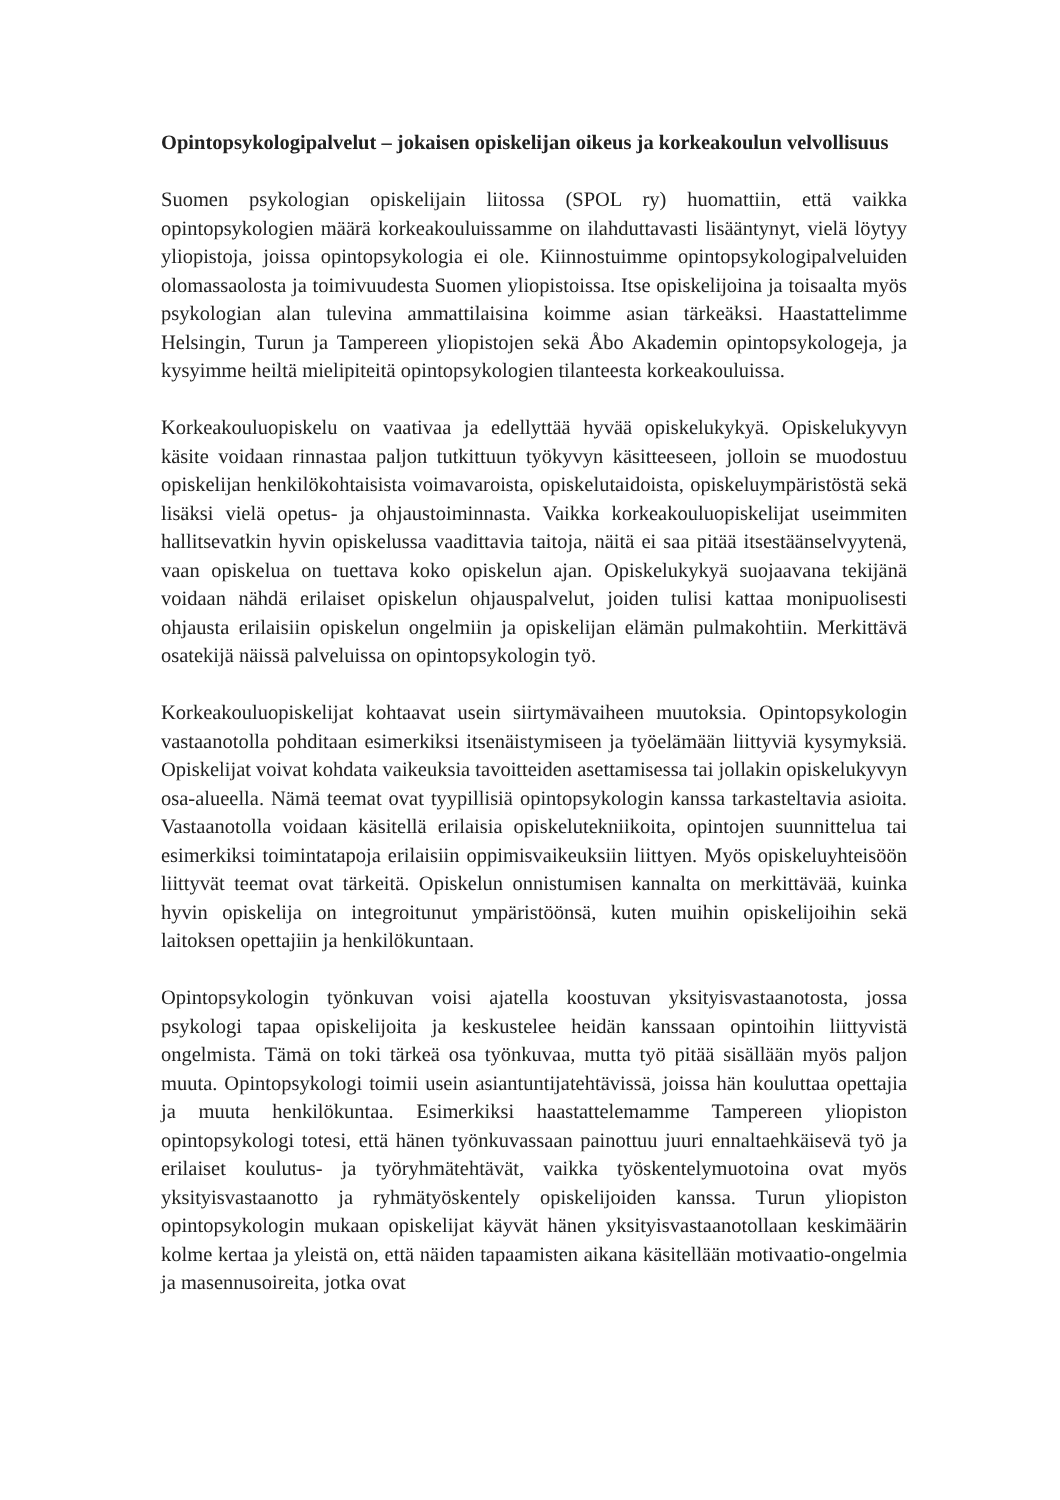Opintopsykologipalvelut – jokaisen opiskelijan oikeus ja korkeakoulun velvollisuus
Suomen psykologian opiskelijain liitossa (SPOL ry) huomattiin, että vaikka opintopsykologien määrä korkeakouluissamme on ilahduttavasti lisääntynyt, vielä löytyy yliopistoja, joissa opintopsykologia ei ole. Kiinnostuimme opintopsykologipalveluiden olomassaolosta ja toimivuudesta Suomen yliopistoissa. Itse opiskelijoina ja toisaalta myös psykologian alan tulevina ammattilaisina koimme asian tärkeäksi. Haastattelimme Helsingin, Turun ja Tampereen yliopistojen sekä Åbo Akademin opintopsykologeja, ja kysyimme heiltä mielipiteitä opintopsykologien tilanteesta korkeakouluissa.
Korkeakouluopiskelu on vaativaa ja edellyttää hyvää opiskelukykyä. Opiskelukyvyn käsite voidaan rinnastaa paljon tutkittuun työkyvyn käsitteeseen, jolloin se muodostuu opiskelijan henkilökohtaisista voimavaroista, opiskelutaidoista, opiskeluympäristöstä sekä lisäksi vielä opetus- ja ohjaustoiminnasta. Vaikka korkeakouluopiskelijat useimmiten hallitsevatkin hyvin opiskelussa vaadittavia taitoja, näitä ei saa pitää itsestäänselvyytenä, vaan opiskelua on tuettava koko opiskelun ajan. Opiskelukykyä suojaavana tekijänä voidaan nähdä erilaiset opiskelun ohjauspalvelut, joiden tulisi kattaa monipuolisesti ohjausta erilaisiin opiskelun ongelmiin ja opiskelijan elämän pulmakohtiin. Merkittävä osatekijä näissä palveluissa on opintopsykologin työ.
Korkeakouluopiskelijat kohtaavat usein siirtymävaiheen muutoksia. Opintopsykologin vastaanotolla pohditaan esimerkiksi itsenäistymiseen ja työelämään liittyviä kysymyksiä. Opiskelijat voivat kohdata vaikeuksia tavoitteiden asettamisessa tai jollakin opiskelukyvyn osa-alueella. Nämä teemat ovat tyypillisiä opintopsykologin kanssa tarkasteltavia asioita. Vastaanotolla voidaan käsitellä erilaisia opiskelutekniikoita, opintojen suunnittelua tai esimerkiksi toimintatapoja erilaisiin oppimisvaikeuksiin liittyen. Myös opiskeluyhteisöön liittyvät teemat ovat tärkeitä. Opiskelun onnistumisen kannalta on merkittävää, kuinka hyvin opiskelija on integroitunut ympäristöönsä, kuten muihin opiskelijoihin sekä laitoksen opettajiin ja henkilökuntaan.
Opintopsykologin työnkuvan voisi ajatella koostuvan yksityisvastaanotosta, jossa psykologi tapaa opiskelijoita ja keskustelee heidän kanssaan opintoihin liittyvistä ongelmista. Tämä on toki tärkeä osa työnkuvaa, mutta työ pitää sisällään myös paljon muuta. Opintopsykologi toimii usein asiantuntijatehtävissä, joissa hän kouluttaa opettajia ja muuta henkilökuntaa. Esimerkiksi haastattelemamme Tampereen yliopiston opintopsykologi totesi, että hänen työnkuvassaan painottuu juuri ennaltaehkäisevä työ ja erilaiset koulutus- ja työryhmätehtävät, vaikka työskentelymuotoina ovat myös yksityisvastaanotto ja ryhmätyöskentely opiskelijoiden kanssa. Turun yliopiston opintopsykologin mukaan opiskelijat käyvät hänen yksityisvastaanotollaan keskimäärin kolme kertaa ja yleistä on, että näiden tapaamisten aikana käsitellään motivaatio-ongelmia ja masennusoireita, jotka ovat